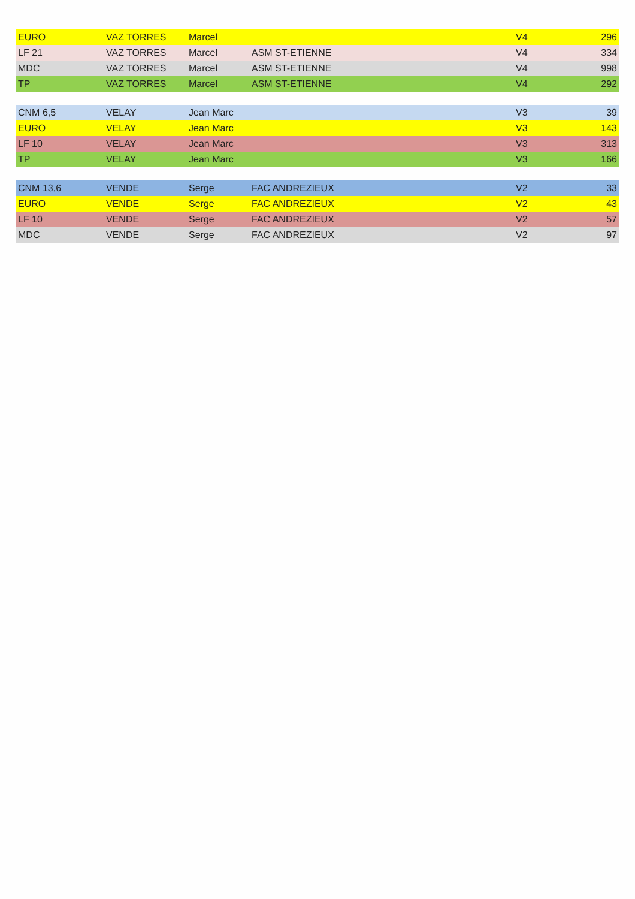| EURO | VAZ TORRES | Marcel | | V4 | 296 |
| LF 21 | VAZ TORRES | Marcel | ASM ST-ETIENNE | V4 | 334 |
| MDC | VAZ TORRES | Marcel | ASM ST-ETIENNE | V4 | 998 |
| TP | VAZ TORRES | Marcel | ASM ST-ETIENNE | V4 | 292 |
| CNM 6,5 | VELAY | Jean Marc | | V3 | 39 |
| EURO | VELAY | Jean Marc | | V3 | 143 |
| LF 10 | VELAY | Jean Marc | | V3 | 313 |
| TP | VELAY | Jean Marc | | V3 | 166 |
| CNM 13,6 | VENDE | Serge | FAC ANDREZIEUX | V2 | 33 |
| EURO | VENDE | Serge | FAC ANDREZIEUX | V2 | 43 |
| LF 10 | VENDE | Serge | FAC ANDREZIEUX | V2 | 57 |
| MDC | VENDE | Serge | FAC ANDREZIEUX | V2 | 97 |